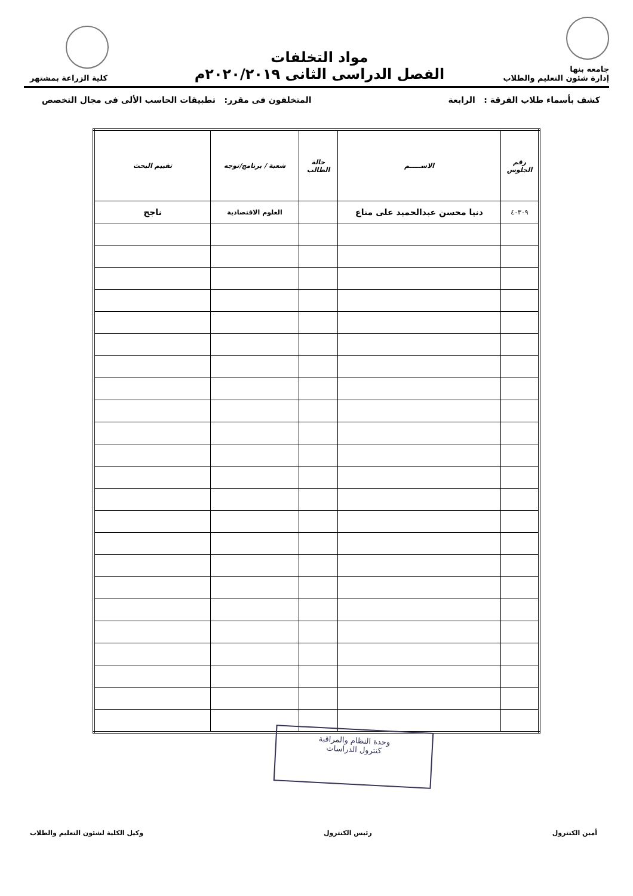جامعه بنها
إدارة شئون التعليم والطلاب
مواد التخلفات
الفصل الدراسى الثانى ٢٠٢٠/٢٠١٩م
كلية الزراعة بمشتهر
كشف بأسماء طلاب الفرقة : الرابعة المتخلفون فى مقرر: تطبيقات الحاسب الألى فى مجال التخصص
| رقم الجلوس | الاســـــم | حالة الطالب | شعبة / برنامج/توجه | تقييم البحث |
| --- | --- | --- | --- | --- |
| ٤٠٣٠٩ | دنيا محسن عبدالحميد على مناع | | العلوم الاقتصادية | ناجح |
وحدة النظام والمراقبة
كنترول الدراسات
أمين الكنترول رئيس الكنترول وكيل الكلية لشئون التعليم والطلاب